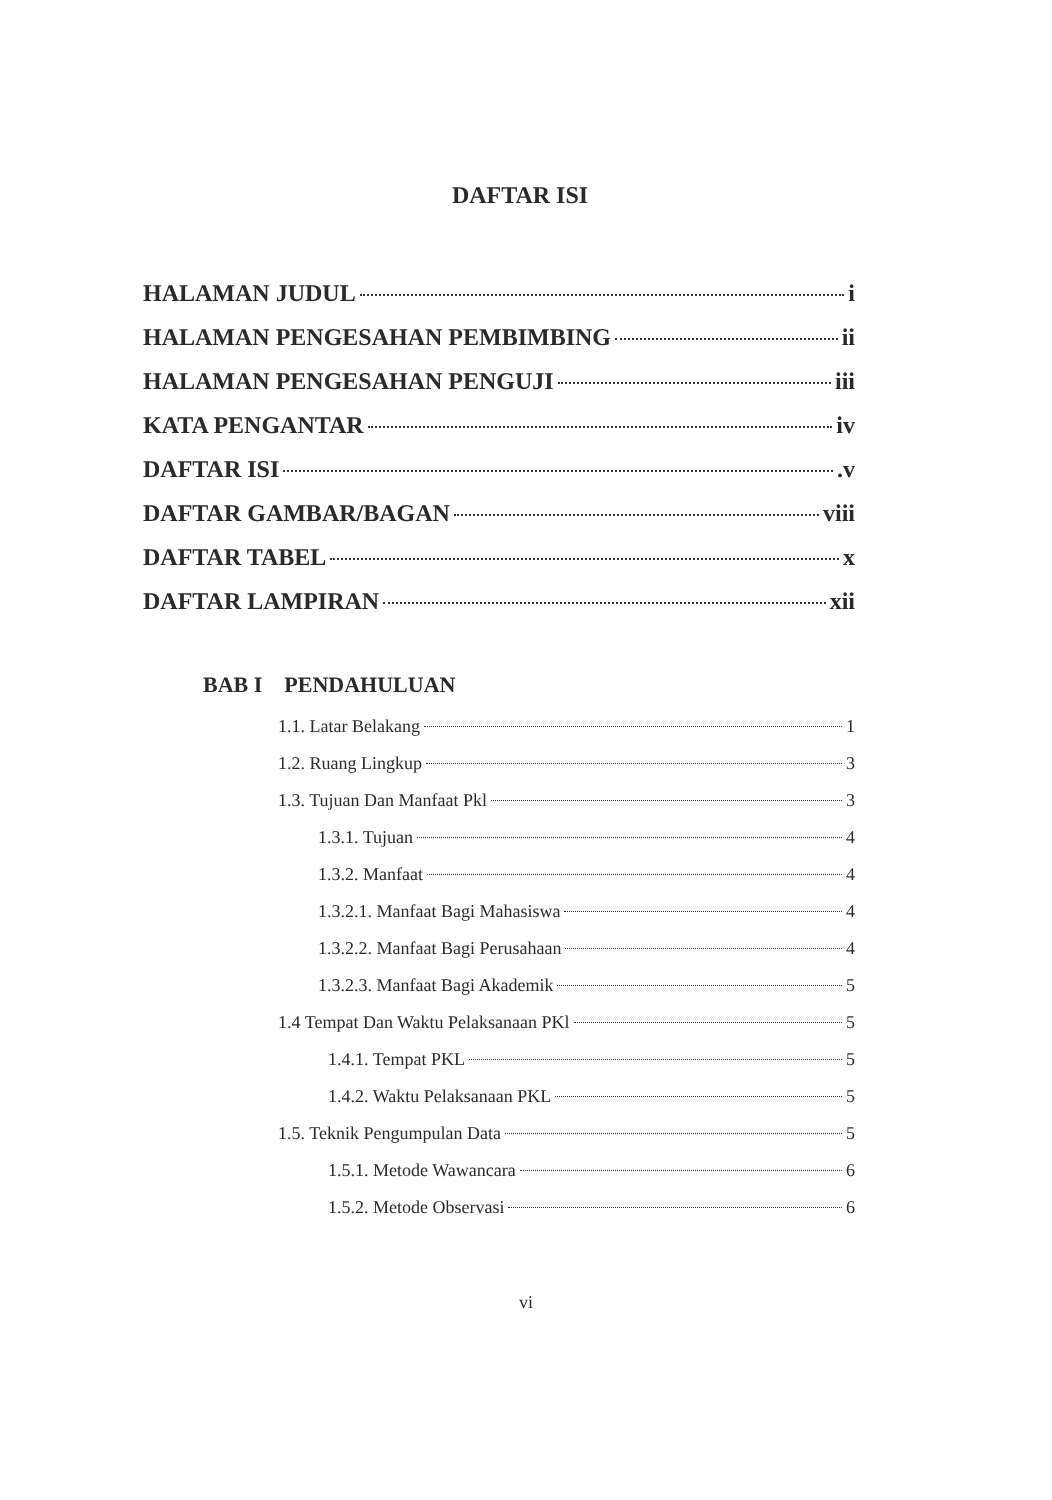DAFTAR ISI
HALAMAN JUDUL i
HALAMAN PENGESAHAN PEMBIMBING ii
HALAMAN PENGESAHAN PENGUJI iii
KATA PENGANTAR iv
DAFTAR ISI .v
DAFTAR GAMBAR/BAGAN viii
DAFTAR TABEL x
DAFTAR LAMPIRAN xii
BAB I PENDAHULUAN
1.1. Latar Belakang 1
1.2. Ruang Lingkup 3
1.3. Tujuan Dan Manfaat Pkl 3
1.3.1. Tujuan 4
1.3.2. Manfaat 4
1.3.2.1. Manfaat Bagi Mahasiswa 4
1.3.2.2. Manfaat Bagi Perusahaan 4
1.3.2.3. Manfaat Bagi Akademik 5
1.4 Tempat Dan Waktu Pelaksanaan PKl 5
1.4.1. Tempat PKL 5
1.4.2. Waktu Pelaksanaan PKL 5
1.5. Teknik Pengumpulan Data 5
1.5.1. Metode Wawancara 6
1.5.2. Metode Observasi 6
vi